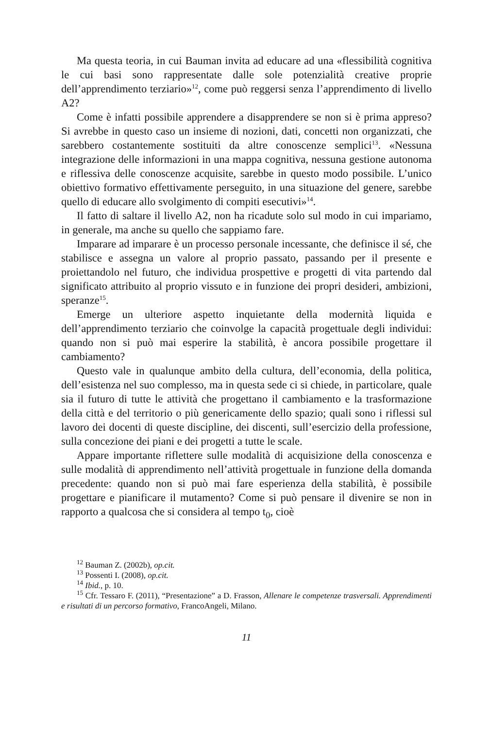Ma questa teoria, in cui Bauman invita ad educare ad una «flessibilità cognitiva le cui basi sono rappresentate dalle sole potenzialità creative proprie dell’apprendimento terziario»<sup>12</sup>, come può reggersi senza l’apprendimento di livello A2?
Come è infatti possibile apprendere a disapprendere se non si è prima appreso? Si avrebbe in questo caso un insieme di nozioni, dati, concetti non organizzati, che sarebbero costantemente sostituiti da altre conoscenze semplici<sup>13</sup>. «Nessuna integrazione delle informazioni in una mappa cognitiva, nessuna gestione autonoma e riflessiva delle conoscenze acquisite, sarebbe in questo modo possibile. L’unico obiettivo formativo effettivamente perseguito, in una situazione del genere, sarebbe quello di educare allo svolgimento di compiti esecutivi»<sup>14</sup>.
Il fatto di saltare il livello A2, non ha ricadute solo sul modo in cui impariamo, in generale, ma anche su quello che sappiamo fare.
Imparare ad imparare è un processo personale incessante, che definisce il sé, che stabilisce e assegna un valore al proprio passato, passando per il presente e proiettandolo nel futuro, che individua prospettive e progetti di vita partendo dal significato attribuito al proprio vissuto e in funzione dei propri desideri, ambizioni, speranze<sup>15</sup>.
Emerge un ulteriore aspetto inquietante della modernità liquida e dell’apprendimento terziario che coinvolge la capacità progettuale degli individui: quando non si può mai esperire la stabilità, è ancora possibile progettare il cambiamento?
Questo vale in qualunque ambito della cultura, dell’economia, della politica, dell’esistenza nel suo complesso, ma in questa sede ci si chiede, in particolare, quale sia il futuro di tutte le attività che progettano il cambiamento e la trasformazione della città e del territorio o più genericamente dello spazio; quali sono i riflessi sul lavoro dei docenti di queste discipline, dei discenti, sull’esercizio della professione, sulla concezione dei piani e dei progetti a tutte le scale.
Appare importante riflettere sulle modalità di acquisizione della conoscenza e sulle modalità di apprendimento nell’attività progettuale in funzione della domanda precedente: quando non si può mai fare esperienza della stabilità, è possibile progettare e pianificare il mutamento? Come si può pensare il divenire se non in rapporto a qualcosa che si considera al tempo t<sub>0</sub>, cioè
<sup>12</sup> Bauman Z. (2002b), op.cit.
<sup>13</sup> Possenti I. (2008), op.cit.
<sup>14</sup> Ibid., p. 10.
<sup>15</sup> Cfr. Tessaro F. (2011), “Presentazione” a D. Frasson, Allenare le competenze trasversali. Apprendimenti e risultati di un percorso formativo, FrancoAngeli, Milano.
11